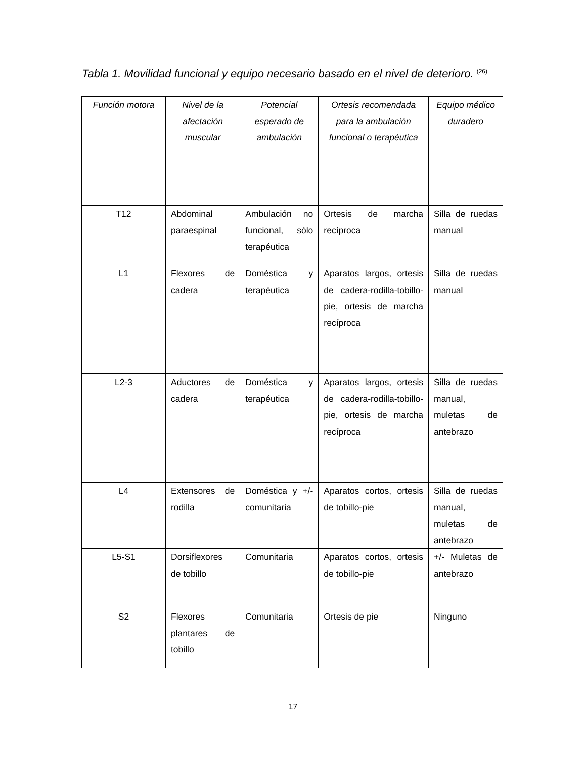Tabla 1. Movilidad funcional y equipo necesario basado en el nivel de deterioro. <sup>(26)</sup>
| Función motora | Nivel de la afectación muscular | Potencial esperado de ambulación | Ortesis recomendada para la ambulación funcional o terapéutica | Equipo médico duradero |
| --- | --- | --- | --- | --- |
| T12 | Abdominal paraespinal | Ambulación no funcional, sólo terapéutica | Ortesis de marcha recíproca | Silla de ruedas manual |
| L1 | Flexores de cadera | Doméstica y terapéutica | Aparatos largos, ortesis de cadera-rodilla-tobillo-pie, ortesis de marcha recíproca | Silla de ruedas manual |
| L2-3 | Aductores de cadera | Doméstica y terapéutica | Aparatos largos, ortesis de cadera-rodilla-tobillo-pie, ortesis de marcha recíproca | Silla de ruedas manual, muletas de antebrazo |
| L4 | Extensores de rodilla | Doméstica y +/- comunitaria | Aparatos cortos, ortesis de tobillo-pie | Silla de ruedas manual, muletas de antebrazo |
| L5-S1 | Dorsiflexores de tobillo | Comunitaria | Aparatos cortos, ortesis de tobillo-pie | +/- Muletas de antebrazo |
| S2 | Flexores plantares de tobillo | Comunitaria | Ortesis de pie | Ninguno |
17